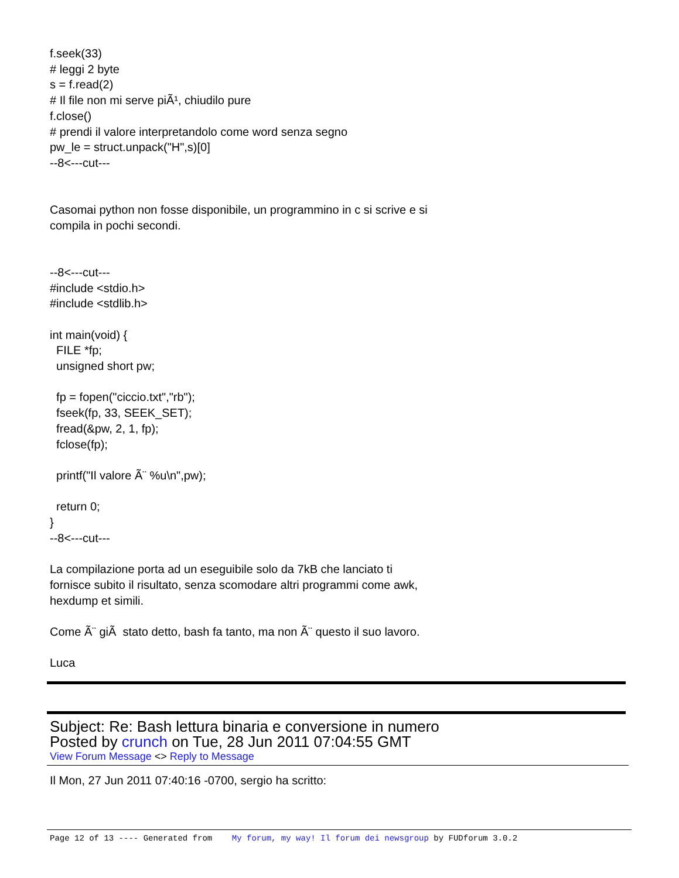f.seek(33)
# leggi 2 byte
s = f.read(2)
# Il file non mi serve piÃ¹, chiudilo pure
f.close()
# prendi il valore interpretandolo come word senza segno
pw_le = struct.unpack("H",s)[0]
--8<---cut---


Casomai python non fosse disponibile, un programmino in c si scrive e si
compila in pochi secondi.


--8<---cut---
#include <stdio.h>
#include <stdlib.h>

int main(void) {
  FILE *fp;
  unsigned short pw;

  fp = fopen("ciccio.txt","rb");
  fseek(fp, 33, SEEK_SET);
  fread(&pw, 2, 1, fp);
  fclose(fp);

  printf("Il valore Ã¨ %u\n",pw);

  return 0;
}
--8<---cut---

La compilazione porta ad un eseguibile solo da 7kB che lanciato ti
fornisce subito il risultato, senza scomodare altri programmi come awk,
hexdump et simili.

Come Ã¨ giÃ  stato detto, bash fa tanto, ma non Ã¨ questo il suo lavoro.

Luca
Subject: Re: Bash lettura binaria e conversione in numero
Posted by crunch on Tue, 28 Jun 2011 07:04:55 GMT
View Forum Message <> Reply to Message
Il Mon, 27 Jun 2011 07:40:16 -0700, sergio ha scritto:
Page 12 of 13 ---- Generated from My forum, my way! Il forum dei newsgroup by FUDforum 3.0.2